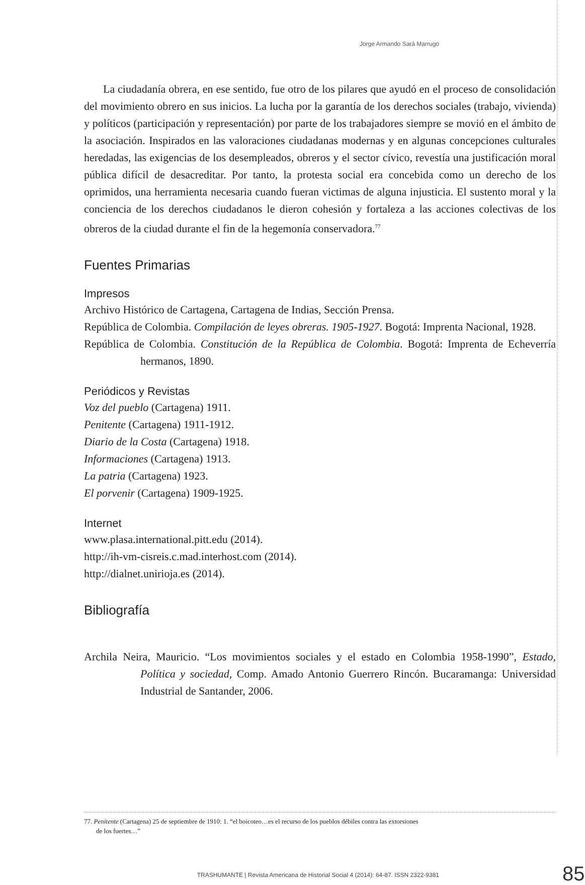Jorge Armando Sará Marrugo
La ciudadanía obrera, en ese sentido, fue otro de los pilares que ayudó en el proceso de consolidación del movimiento obrero en sus inicios. La lucha por la garantía de los derechos sociales (trabajo, vivienda) y políticos (participación y representación) por parte de los trabajadores siempre se movió en el ámbito de la asociación. Inspirados en las valoraciones ciudadanas modernas y en algunas concepciones culturales heredadas, las exigencias de los desempleados, obreros y el sector cívico, revestía una justificación moral pública difícil de desacreditar. Por tanto, la protesta social era concebida como un derecho de los oprimidos, una herramienta necesaria cuando fueran victimas de alguna injusticia. El sustento moral y la conciencia de los derechos ciudadanos le dieron cohesión y fortaleza a las acciones colectivas de los obreros de la ciudad durante el fin de la hegemonía conservadora.<sup>77</sup>
Fuentes Primarias
Impresos
Archivo Histórico de Cartagena, Cartagena de Indias, Sección Prensa.
República de Colombia. Compilación de leyes obreras. 1905-1927. Bogotá: Imprenta Nacional, 1928.
República de Colombia. Constitución de la República de Colombia. Bogotá: Imprenta de Echeverría hermanos, 1890.
Periódicos y Revistas
Voz del pueblo (Cartagena) 1911.
Penitente (Cartagena) 1911-1912.
Diario de la Costa (Cartagena) 1918.
Informaciones (Cartagena) 1913.
La patria (Cartagena) 1923.
El porvenir (Cartagena) 1909-1925.
Internet
www.plasa.international.pitt.edu (2014).
http://ih-vm-cisreis.c.mad.interhost.com (2014).
http://dialnet.unirioja.es (2014).
Bibliografía
Archila Neira, Mauricio. “Los movimientos sociales y el estado en Colombia 1958-1990”, Estado, Política y sociedad, Comp. Amado Antonio Guerrero Rincón. Bucaramanga: Universidad Industrial de Santander, 2006.
77. Penitente (Cartagena) 25 de septiembre de 1910: 1. “el boicoteo…es el recurso de los pueblos débiles contra las extorsiones
de los fuertes…”
TRASHUMANTE | Revista Americana de Historial Social 4 (2014): 64-87. ISSN 2322-9381
85